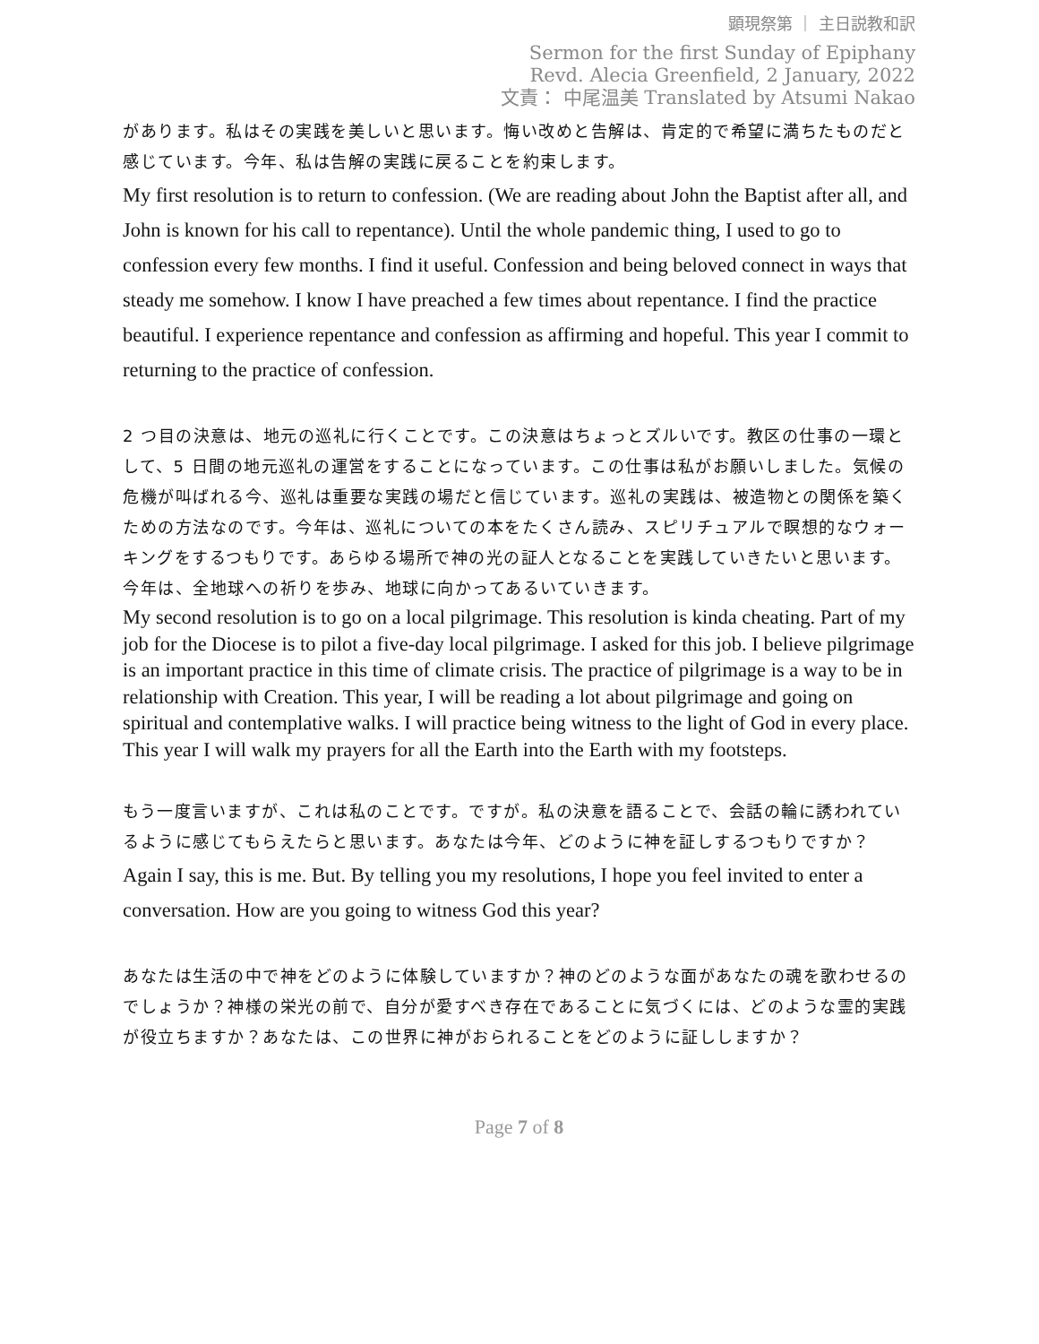顕現祭第 ｜ 主日説教和訳
Sermon for the first Sunday of Epiphany
Revd. Alecia Greenfield, 2 January, 2022
文責： 中尾温美 Translated by Atsumi Nakao
があります。私はその実践を美しいと思います。悔い改めと告解は、肯定的で希望に満ちたものだと感じています。今年、私は告解の実践に戻ることを約束します。
My first resolution is to return to confession. (We are reading about John the Baptist after all, and John is known for his call to repentance). Until the whole pandemic thing, I used to go to confession every few months. I find it useful. Confession and being beloved connect in ways that steady me somehow. I know I have preached a few times about repentance. I find the practice beautiful. I experience repentance and confession as affirming and hopeful. This year I commit to returning to the practice of confession.
2 つ目の決意は、地元の巡礼に行くことです。この決意はちょっとズルいです。教区の仕事の一環として、5 日間の地元巡礼の運営をすることになっています。この仕事は私がお願いしました。気候の危機が叫ばれる今、巡礼は重要な実践の場だと信じています。巡礼の実践は、被造物との関係を築くための方法なのです。今年は、巡礼についての本をたくさん読み、スピリチュアルで瞑想的なウォーキングをするつもりです。あらゆる場所で神の光の証人となることを実践していきたいと思います。今年は、全地球への祈りを歩み、地球に向かってあるいていきます。
My second resolution is to go on a local pilgrimage. This resolution is kinda cheating. Part of my job for the Diocese is to pilot a five-day local pilgrimage. I asked for this job. I believe pilgrimage is an important practice in this time of climate crisis. The practice of pilgrimage is a way to be in relationship with Creation. This year, I will be reading a lot about pilgrimage and going on spiritual and contemplative walks. I will practice being witness to the light of God in every place. This year I will walk my prayers for all the Earth into the Earth with my footsteps.
もう一度言いますが、これは私のことです。ですが。私の決意を語ることで、会話の輪に誘われているように感じてもらえたらと思います。あなたは今年、どのように神を証しするつもりですか？
Again I say, this is me. But. By telling you my resolutions, I hope you feel invited to enter a conversation. How are you going to witness God this year?
あなたは生活の中で神をどのように体験していますか？神のどのような面があなたの魂を歌わせるのでしょうか？神様の栄光の前で、自分が愛すべき存在であることに気づくには、どのような霊的実践が役立ちますか？あなたは、この世界に神がおられることをどのように証ししますか？
Page 7 of 8